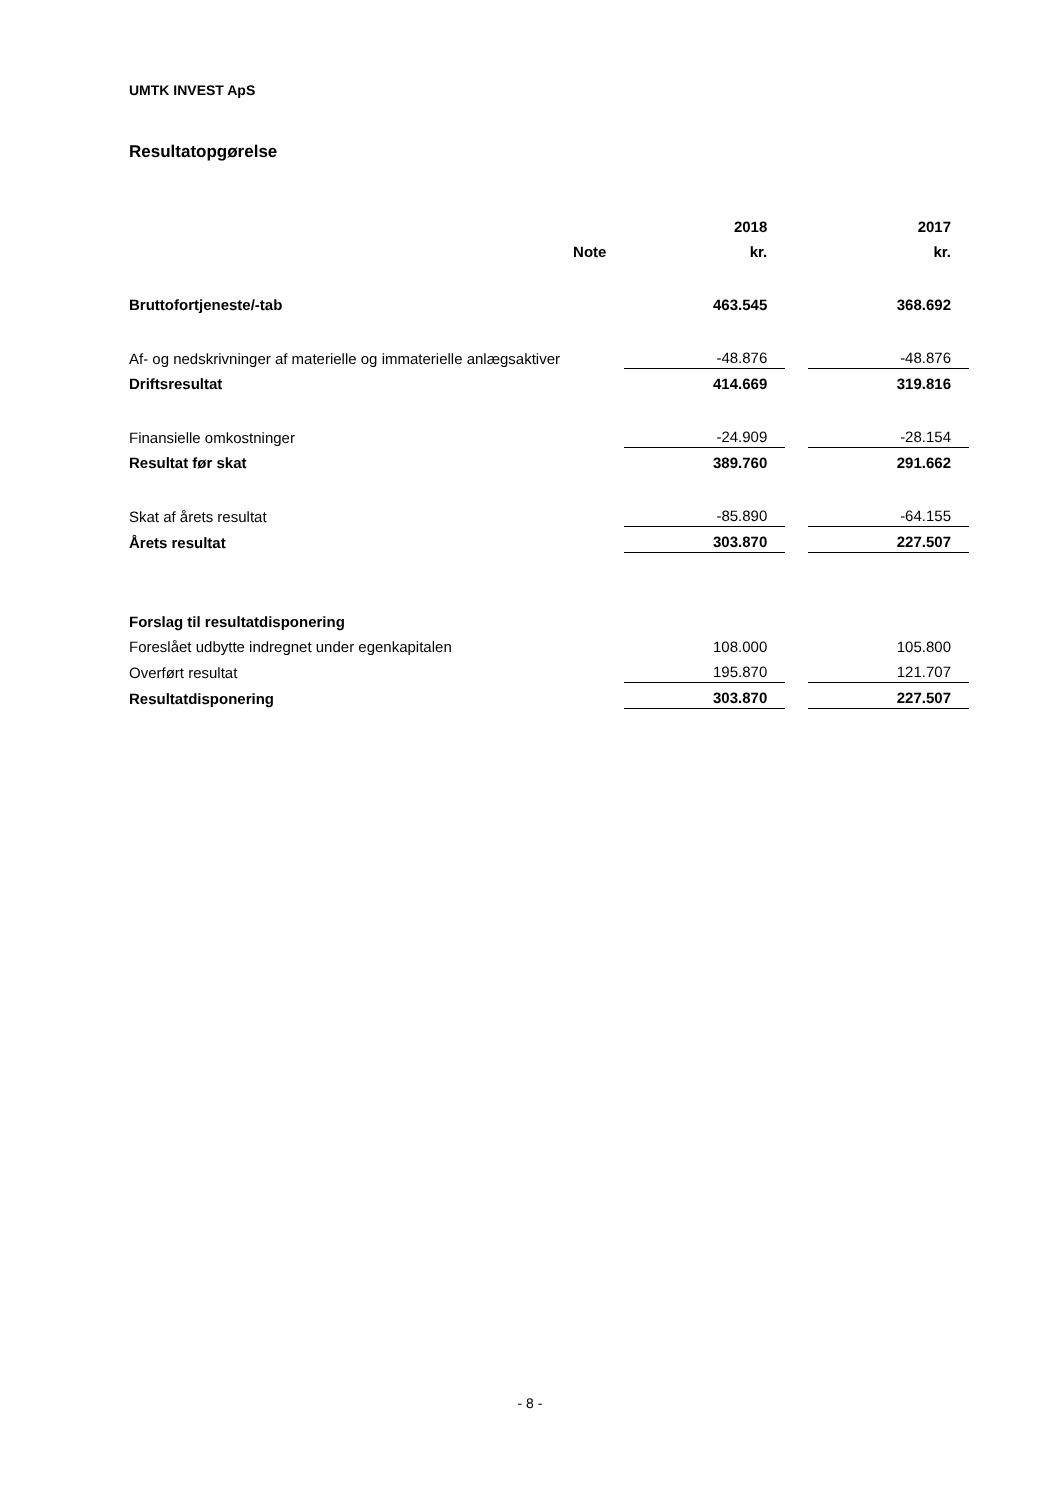UMTK INVEST ApS
Resultatopgørelse
| | | 2018 | | 2017 |
| --- | --- | --- | --- | --- |
| | Note | kr. | | kr. |
| Bruttofortjeneste/-tab | | 463.545 | | 368.692 |
| Af- og nedskrivninger af materielle og immaterielle anlægsaktiver | | -48.876 | | -48.876 |
| Driftsresultat | | 414.669 | | 319.816 |
| Finansielle omkostninger | | -24.909 | | -28.154 |
| Resultat før skat | | 389.760 | | 291.662 |
| Skat af årets resultat | | -85.890 | | -64.155 |
| Årets resultat | | 303.870 | | 227.507 |
| Forslag til resultatdisponering | | | | |
| Foreslået udbytte indregnet under egenkapitalen | | 108.000 | | 105.800 |
| Overført resultat | | 195.870 | | 121.707 |
| Resultatdisponering | | 303.870 | | 227.507 |
- 8 -